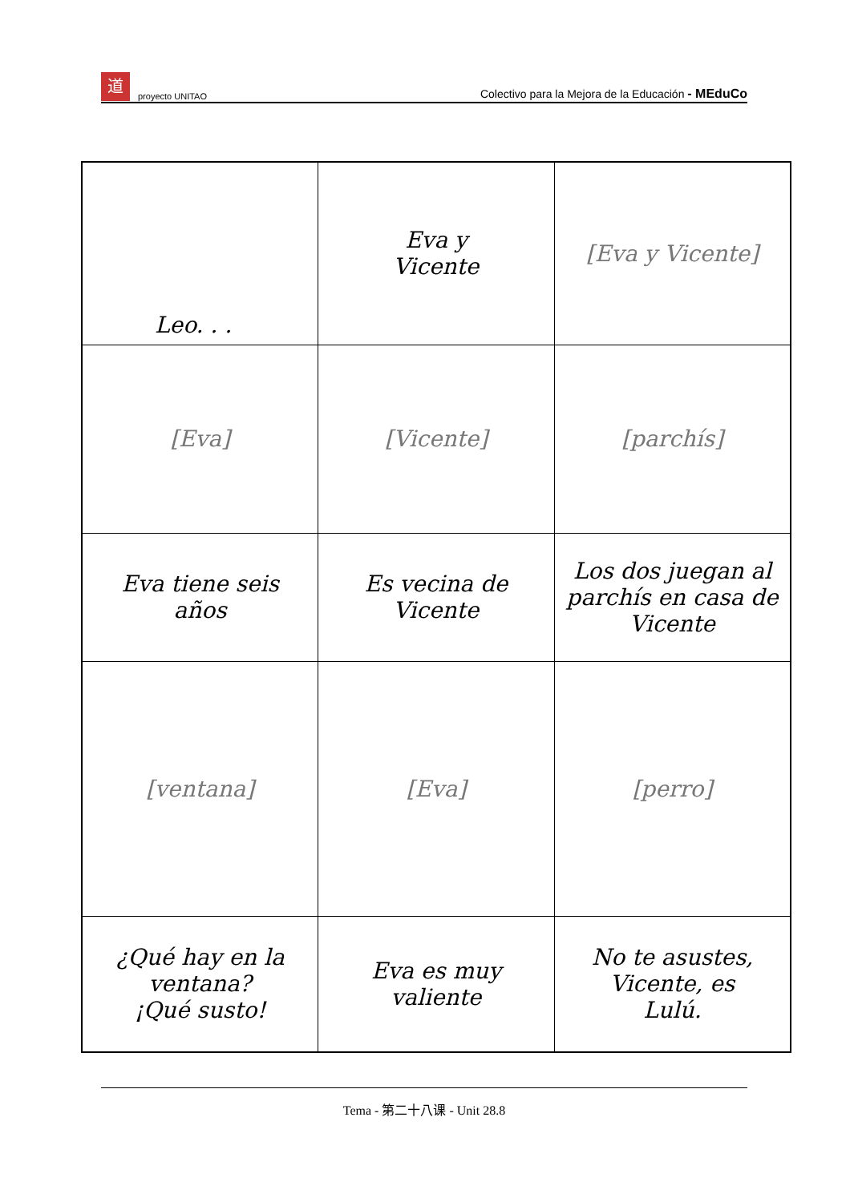道proyecto UNITAO
Colectivo para la Mejora de la Educación - MEduCo
| Leo. . . | Eva y Vicente | [Eva y Vicente] |
| [Eva] | [Vicente] | [parchís] |
| Eva tiene seis años | Es vecina de Vicente | Los dos juegan al parchís en casa de Vicente |
| [ventana] | [Eva] | [perro] |
| ¿Qué hay en la ventana? ¡Qué susto! | Eva es muy valiente | No te asustes, Vicente, es Lulú. |
Tema - 第二十八课 - Unit 28.8